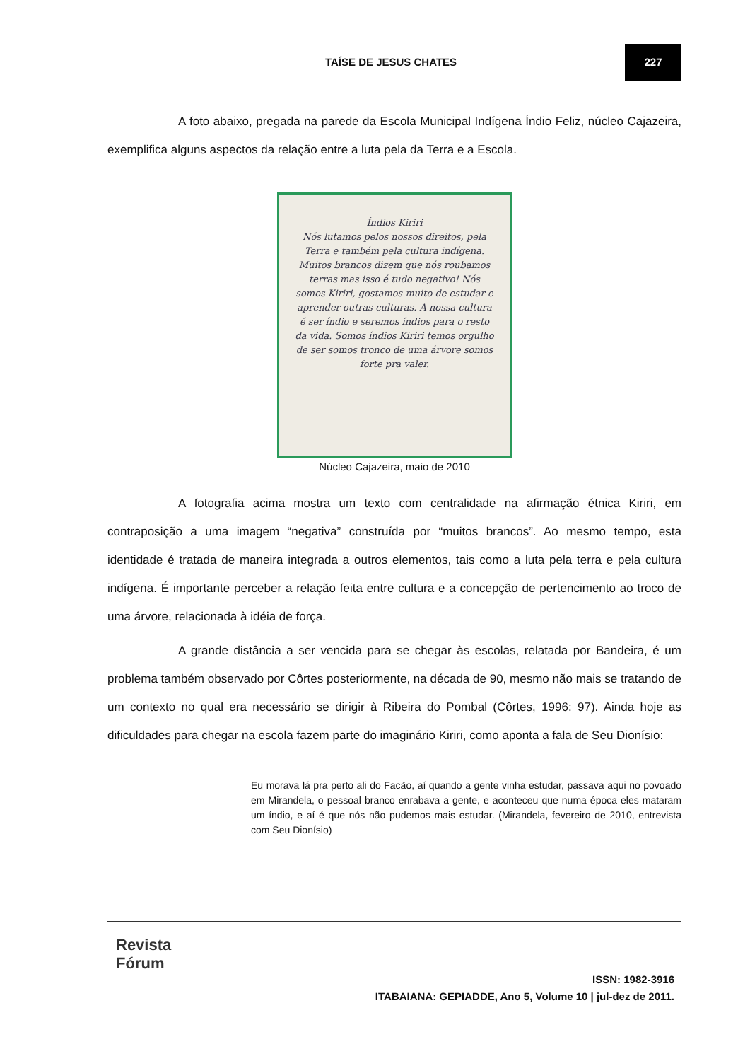TAÍSE DE JESUS CHATES 227
A foto abaixo, pregada na parede da Escola Municipal Indígena Índio Feliz, núcleo Cajazeira, exemplifica alguns aspectos da relação entre a luta pela da Terra e a Escola.
Índios Kiriri
Nós lutamos pelos nossos direitos, pela Terra e também pela cultura indígena. Muitos brancos dizem que nós roubamos terras mas isso é tudo negativo! Nós somos Kiriri, gostamos muito de estudar e aprender outras culturas. A nossa cultura é ser índio e seremos índios para o resto da vida. Somos índios Kiriri temos orgulho de ser somos tronco de uma árvore somos forte pra valer.
Núcleo Cajazeira, maio de 2010
A fotografia acima mostra um texto com centralidade na afirmação étnica Kiriri, em contraposição a uma imagem “negativa” construída por “muitos brancos”. Ao mesmo tempo, esta identidade é tratada de maneira integrada a outros elementos, tais como a luta pela terra e pela cultura indígena. É importante perceber a relação feita entre cultura e a concepção de pertencimento ao troco de uma árvore, relacionada à idéia de força.
A grande distância a ser vencida para se chegar às escolas, relatada por Bandeira, é um problema também observado por Côrtes posteriormente, na década de 90, mesmo não mais se tratando de um contexto no qual era necessário se dirigir à Ribeira do Pombal (Côrtes, 1996: 97). Ainda hoje as dificuldades para chegar na escola fazem parte do imaginário Kiriri, como aponta a fala de Seu Dionísio:
Eu morava lá pra perto ali do Facão, aí quando a gente vinha estudar, passava aqui no povoado em Mirandela, o pessoal branco enrabava a gente, e aconteceu que numa época eles mataram um índio, e aí é que nós não pudemos mais estudar. (Mirandela, fevereiro de 2010, entrevista com Seu Dionísio)
Revista
Fórum
ISSN: 1982-3916
ITABAIANA: GEPIADDE, Ano 5, Volume 10 | jul-dez de 2011.